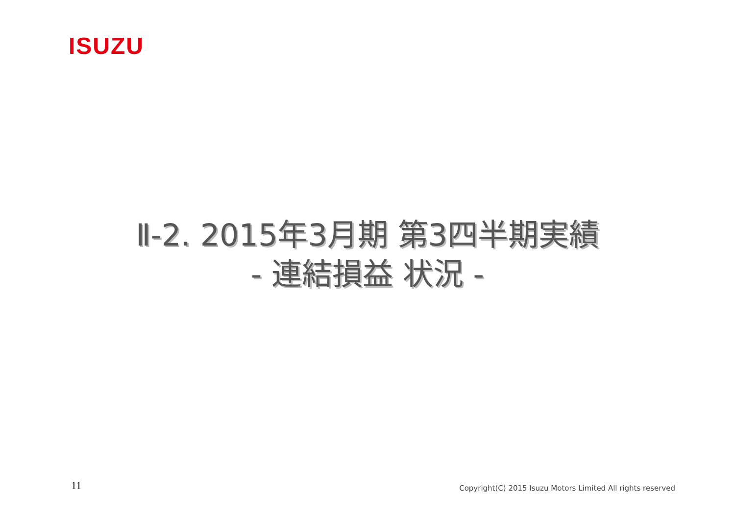ISUZU
Ⅱ-2. 2015年3月期 第3四半期実績
- 連結損益 状況 -
11
Copyright(C) 2015 Isuzu Motors Limited All rights reserved